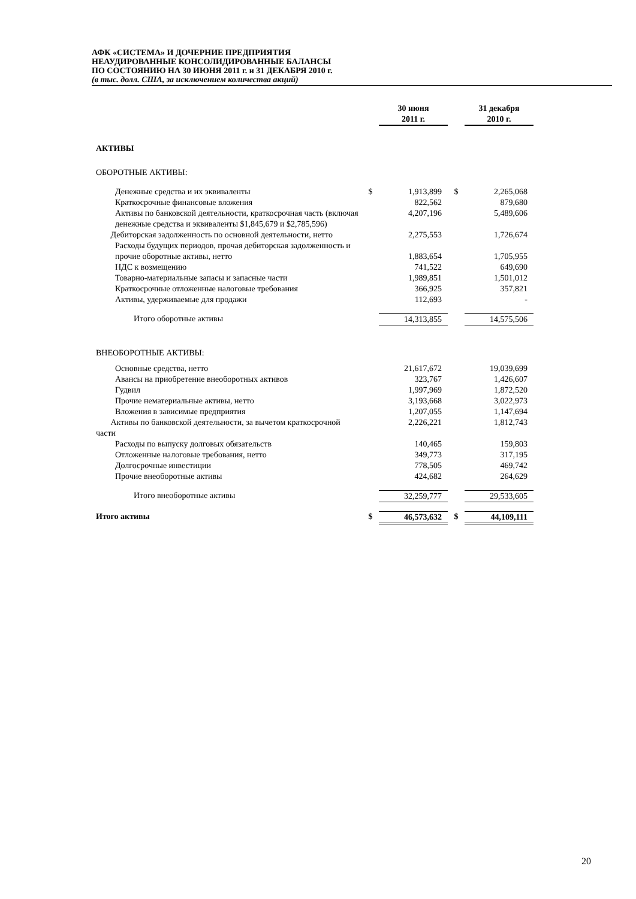АФК «СИСТЕМА» И ДОЧЕРНИЕ ПРЕДПРИЯТИЯ
НЕАУДИРОВАННЫЕ КОНСОЛИДИРОВАННЫЕ БАЛАНСЫ
ПО СОСТОЯНИЮ НА 30 ИЮНЯ 2011 г. и 31 ДЕКАБРЯ 2010 г.
(в тыс. долл. США, за исключением количества акций)
| | | 30 июня 2011 г. | | 31 декабря 2010 г. |
| АКТИВЫ | | | | |
| ОБОРОТНЫЕ АКТИВЫ: | | | | |
| Денежные средства и их эквиваленты | $ | 1,913,899 | $ | 2,265,068 |
| Краткосрочные финансовые вложения | | 822,562 | | 879,680 |
| Активы по банковской деятельности, краткосрочная часть (включая денежные средства и эквиваленты $1,845,679 и $2,785,596) | | 4,207,196 | | 5,489,606 |
| Дебиторская задолженность по основной деятельности, нетто | | 2,275,553 | | 1,726,674 |
| Расходы будущих периодов, прочая дебиторская задолженность и прочие оборотные активы, нетто | | 1,883,654 | | 1,705,955 |
| НДС к возмещению | | 741,522 | | 649,690 |
| Товарно-материальные запасы и запасные части | | 1,989,851 | | 1,501,012 |
| Краткосрочные отложенные налоговые требования | | 366,925 | | 357,821 |
| Активы, удерживаемые для продажи | | 112,693 | | - |
| Итого оборотные активы | | 14,313,855 | | 14,575,506 |
| ВНЕОБОРОТНЫЕ АКТИВЫ: | | | | |
| Основные средства, нетто | | 21,617,672 | | 19,039,699 |
| Авансы на приобретение внеоборотных активов | | 323,767 | | 1,426,607 |
| Гудвил | | 1,997,969 | | 1,872,520 |
| Прочие нематериальные активы, нетто | | 3,193,668 | | 3,022,973 |
| Вложения в зависимые предприятия | | 1,207,055 | | 1,147,694 |
| Активы по банковской деятельности, за вычетом краткосрочной части | | 2,226,221 | | 1,812,743 |
| Расходы по выпуску долговых обязательств | | 140,465 | | 159,803 |
| Отложенные налоговые требования, нетто | | 349,773 | | 317,195 |
| Долгосрочные инвестиции | | 778,505 | | 469,742 |
| Прочие внеоборотные активы | | 424,682 | | 264,629 |
| Итого внеоборотные активы | | 32,259,777 | | 29,533,605 |
| Итого активы | $ | 46,573,632 | $ | 44,109,111 |
20